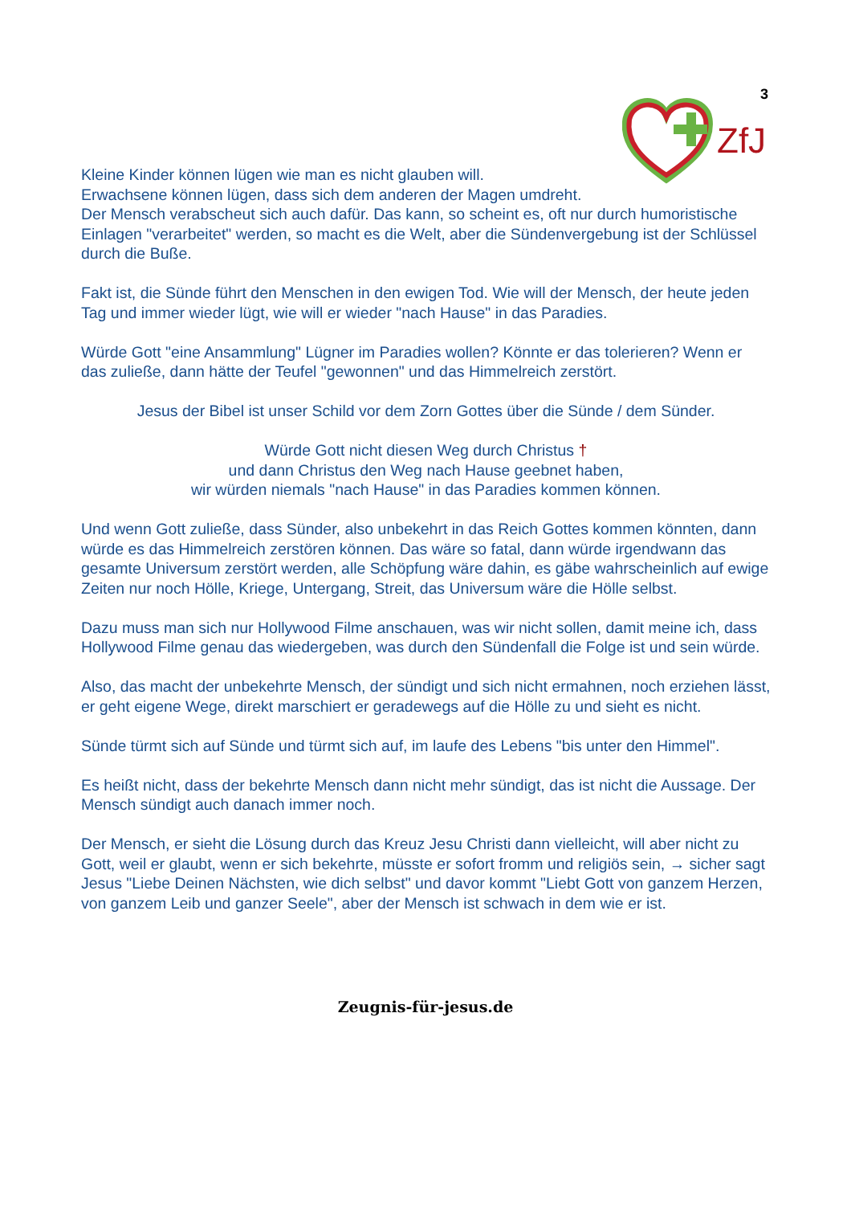3
ZfJ
Kleine Kinder können lügen wie man es nicht glauben will.
Erwachsene können lügen, dass sich dem anderen der Magen umdreht.
Der Mensch verabscheut sich auch dafür. Das kann, so scheint es, oft nur durch humoristische Einlagen "verarbeitet" werden, so macht es die Welt, aber die Sündenvergebung ist der Schlüssel durch die Buße.
Fakt ist, die Sünde führt den Menschen in den ewigen Tod. Wie will der Mensch, der heute jeden Tag und immer wieder lügt, wie will er wieder "nach Hause" in das Paradies.
Würde Gott "eine Ansammlung" Lügner im Paradies wollen? Könnte er das tolerieren? Wenn er das zuließe, dann hätte der Teufel "gewonnen" und das Himmelreich zerstört.
Jesus der Bibel ist unser Schild vor dem Zorn Gottes über die Sünde / dem Sünder.
Würde Gott nicht diesen Weg durch Christus †
und dann Christus den Weg nach Hause geebnet haben,
wir würden niemals "nach Hause" in das Paradies kommen können.
Und wenn Gott zuließe, dass Sünder, also unbekehrt in das Reich Gottes kommen könnten, dann würde es das Himmelreich zerstören können. Das wäre so fatal, dann würde irgendwann das gesamte Universum zerstört werden, alle Schöpfung wäre dahin, es gäbe wahrscheinlich auf ewige Zeiten nur noch Hölle, Kriege, Untergang, Streit, das Universum wäre die Hölle selbst.
Dazu muss man sich nur Hollywood Filme anschauen, was wir nicht sollen, damit meine ich, dass Hollywood Filme genau das wiedergeben, was durch den Sündenfall die Folge ist und sein würde.
Also, das macht der unbekehrte Mensch, der sündigt und sich nicht ermahnen, noch erziehen lässt, er geht eigene Wege, direkt marschiert er geradewegs auf die Hölle zu und sieht es nicht.
Sünde türmt sich auf Sünde und türmt sich auf, im laufe des Lebens "bis unter den Himmel".
Es heißt nicht, dass der bekehrte Mensch dann nicht mehr sündigt, das ist nicht die Aussage. Der Mensch sündigt auch danach immer noch.
Der Mensch, er sieht die Lösung durch das Kreuz Jesu Christi dann vielleicht, will aber nicht zu Gott, weil er glaubt, wenn er sich bekehrte, müsste er sofort fromm und religiös sein, → sicher sagt Jesus "Liebe Deinen Nächsten, wie dich selbst" und davor kommt "Liebt Gott von ganzem Herzen, von ganzem Leib und ganzer Seele", aber der Mensch ist schwach in dem wie er ist.
Zeugnis-für-jesus.de